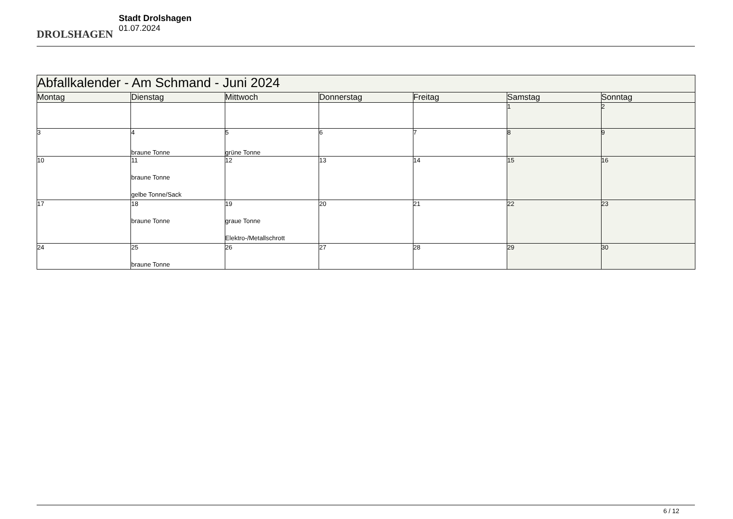DROLSHAGEN
Stadt Drolshagen
01.07.2024
| Abfallkalender - Am Schmand - Juni 2024 | | | | | | |
| Montag | Dienstag | Mittwoch | Donnerstag | Freitag | Samstag | Sonntag |
| | | | | | 1 | 2 |
| 3 | 4 braune Tonne | 5 grüne Tonne | 6 | 7 | 8 | 9 |
| 10 | 11 braune Tonne gelbe Tonne/Sack | 12 | 13 | 14 | 15 | 16 |
| 17 | 18 braune Tonne | 19 graue Tonne Elektro-/Metallschrott | 20 | 21 | 22 | 23 |
| 24 | 25 braune Tonne | 26 | 27 | 28 | 29 | 30 |
6 / 12